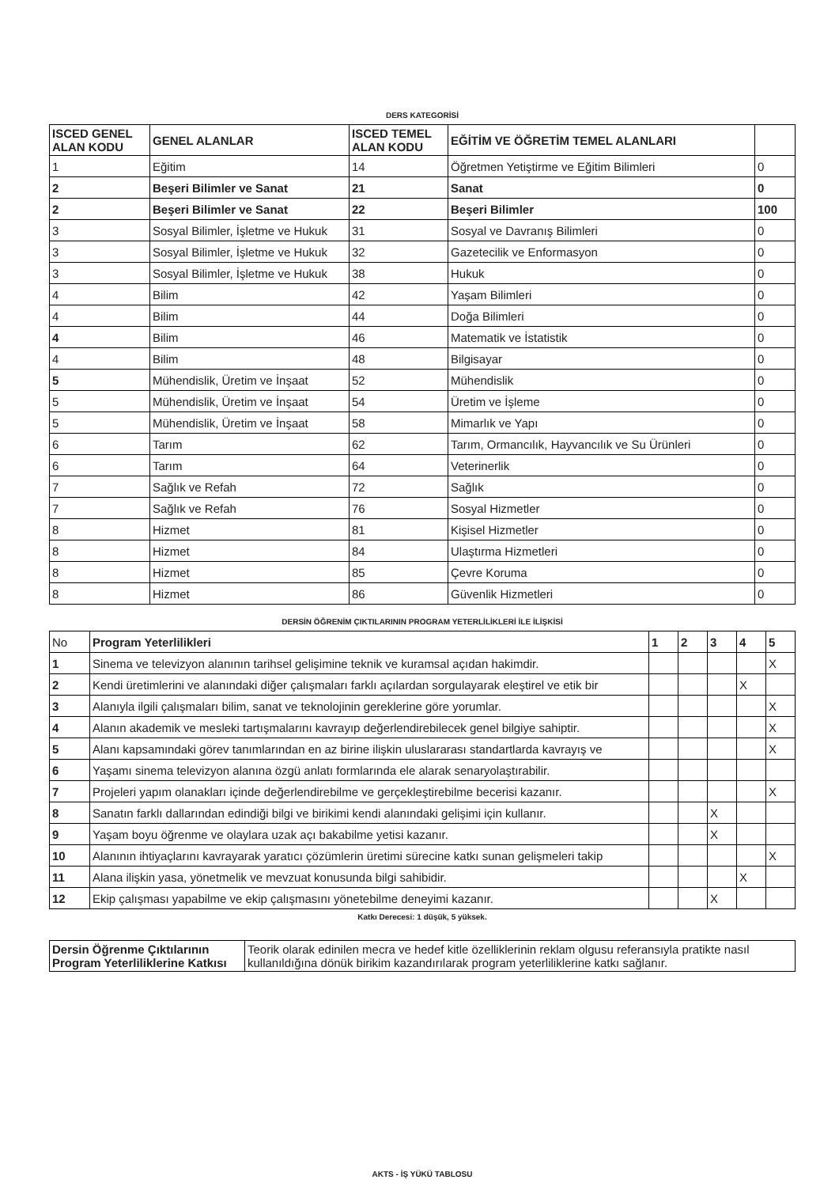DERS KATEGORİSİ
| ISCED GENEL ALAN KODU | GENEL ALANLAR | ISCED TEMEL ALAN KODU | EĞİTİM VE ÖĞRETİM TEMEL ALANLARI | |
| --- | --- | --- | --- | --- |
| 1 | Eğitim | 14 | Öğretmen Yetiştirme ve Eğitim Bilimleri | 0 |
| 2 | Beşeri Bilimler ve Sanat | 21 | Sanat | 0 |
| 2 | Beşeri Bilimler ve Sanat | 22 | Beşeri Bilimler | 100 |
| 3 | Sosyal Bilimler, İşletme ve Hukuk | 31 | Sosyal ve Davranış Bilimleri | 0 |
| 3 | Sosyal Bilimler, İşletme ve Hukuk | 32 | Gazetecilik ve Enformasyon | 0 |
| 3 | Sosyal Bilimler, İşletme ve Hukuk | 38 | Hukuk | 0 |
| 4 | Bilim | 42 | Yaşam Bilimleri | 0 |
| 4 | Bilim | 44 | Doğa Bilimleri | 0 |
| 4 | Bilim | 46 | Matematik ve İstatistik | 0 |
| 4 | Bilim | 48 | Bilgisayar | 0 |
| 5 | Mühendislik, Üretim ve İnşaat | 52 | Mühendislik | 0 |
| 5 | Mühendislik, Üretim ve İnşaat | 54 | Üretim ve İşleme | 0 |
| 5 | Mühendislik, Üretim ve İnşaat | 58 | Mimarlık ve Yapı | 0 |
| 6 | Tarım | 62 | Tarım, Ormancılık, Hayvancılık ve Su Ürünleri | 0 |
| 6 | Tarım | 64 | Veterinerlik | 0 |
| 7 | Sağlık ve Refah | 72 | Sağlık | 0 |
| 7 | Sağlık ve Refah | 76 | Sosyal Hizmetler | 0 |
| 8 | Hizmet | 81 | Kişisel Hizmetler | 0 |
| 8 | Hizmet | 84 | Ulaştırma Hizmetleri | 0 |
| 8 | Hizmet | 85 | Çevre Koruma | 0 |
| 8 | Hizmet | 86 | Güvenlik Hizmetleri | 0 |
DERSİN ÖĞRENİM ÇIKTILARININ PROGRAM YETERLİLİKLERİ İLE İLİŞKİSİ
| No | Program Yeterlilikleri | 1 | 2 | 3 | 4 | 5 |
| 1 | Sinema ve televizyon alanının tarihsel gelişimine teknik ve kuramsal açıdan hakimdir. | | | | | X |
| 2 | Kendi üretimlerini ve alanındaki diğer çalışmaları farklı açılardan sorgulayarak eleştirel ve etik bir | | | | X | |
| 3 | Alanıyla ilgili çalışmaları bilim, sanat ve teknolojinin gereklerine göre yorumlar. | | | | | X |
| 4 | Alanın akademik ve mesleki tartışmalarını kavrayıp değerlendirebilecek genel bilgiye sahiptir. | | | | | X |
| 5 | Alanı kapsamındaki görev tanımlarından en az birine ilişkin uluslararası standartlarda kavrayış ve | | | | | X |
| 6 | Yaşamı sinema televizyon alanına özgü anlatı formlarında ele alarak senaryolaştırabilir. | | | | | |
| 7 | Projeleri yapım olanakları içinde değerlendirebilme ve gerçekleştirebilme becerisi kazanır. | | | | | X |
| 8 | Sanatın farklı dallarından edindiği bilgi ve birikimi kendi alanındaki gelişimi için kullanır. | | | X | | |
| 9 | Yaşam boyu öğrenme ve olaylara uzak açı bakabilme yetisi kazanır. | | | X | | |
| 10 | Alanının ihtiyaçlarını kavrayarak yaratıcı çözümlerin üretimi sürecine katkı sunan gelişmeleri takip | | | | | X |
| 11 | Alana ilişkin yasa, yönetmelik ve mevzuat konusunda bilgi sahibidir. | | | | X | |
| 12 | Ekip çalışması yapabilme ve ekip çalışmasını yönetebilme deneyimi kazanır. | | | X | | |
Katkı Derecesi: 1 düşük, 5 yüksek.
| Dersin Öğrenme Çıktılarının Program Yeterliliklerine Katkısı | Teorik olarak edinilen mecra ve hedef kitle özelliklerinin reklam olgusu referansıyla pratikte nasıl kullanıldığına dönük birikim kazandırılarak program yeterliliklerine katkı sağlanır. |
AKTS - İŞ YÜKÜ TABLOSU